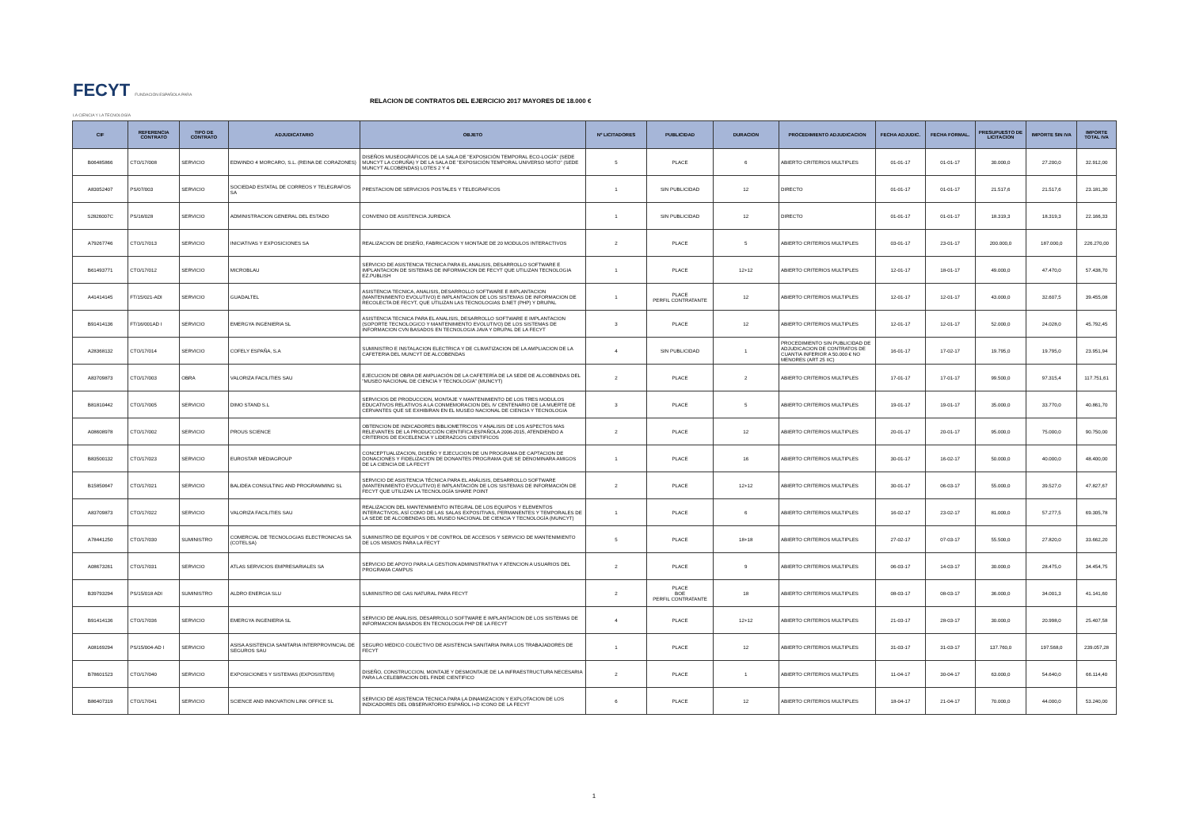FECYT FUNDACIÓN ESPAÑOLA PARA LA CIENCIA Y LA TECNOLOGÍA
RELACION DE CONTRATOS DEL EJERCICIO 2017 MAYORES DE 18.000 €
| CIF | REFERENCIA CONTRATO | TIPO DE CONTRATO | ADJUDICATARIO | OBJETO | Nº LICITADORES | PUBLICIDAD | DURACION | PROCEDIMIENTO ADJUDICACION | FECHA ADJUDIC. | FECHA FORMAL. | PRESUPUESTO DE LICITACION | IMPORTE SIN IVA | IMPORTE TOTAL IVA |
| --- | --- | --- | --- | --- | --- | --- | --- | --- | --- | --- | --- | --- | --- |
| B06485866 | CTO/17/008 | SERVICIO | EDWINDO 4 MORCARO, S.L. (REINA DE CORAZONES) | DISEÑOS MUSEOGRÁFICOS DE LA SALA DE "EXPOSICIÓN TEMPORAL ECO-LOGÍA" (SEDE MUNCYT LA CORUÑA) Y DE LA SALA DE "EXPOSICIÓN TEMPORAL UNIVERSO MOTO" (SEDE MUNCYT ALCOBENDAS) LOTES 2 Y 4 | 5 | PLACE | 6 | ABIERTO CRITERIOS MULTIPLES | 01-01-17 | 01-01-17 | 30.000,0 | 27.200,0 | 32.912,00 |
| A83052407 | PS/07/003 | SERVICIO | SOCIEDAD ESTATAL DE CORREOS Y TELEGRAFOS SA | PRESTACION DE SERVICIOS POSTALES Y TELEGRAFICOS | 1 | SIN PUBLICIDAD | 12 | DIRECTO | 01-01-17 | 01-01-17 | 21.517,6 | 21.517,6 | 23.181,30 |
| S2826007C | PS/16/028 | SERVICIO | ADMINISTRACION GENERAL DEL ESTADO | CONVENIO DE ASISTENCIA JURIDICA | 1 | SIN PUBLICIDAD | 12 | DIRECTO | 01-01-17 | 01-01-17 | 18.319,3 | 18.319,3 | 22.166,33 |
| A79267746 | CTO/17/013 | SERVICIO | INICIATIVAS Y EXPOSICIONES SA | REALIZACION DE DISEÑO, FABRICACION Y MONTAJE DE 20 MODULOS INTERACTIVOS | 2 | PLACE | 5 | ABIERTO CRITERIOS MULTIPLES | 03-01-17 | 23-01-17 | 200.000,0 | 187.000,0 | 226.270,00 |
| B61493771 | CTO/17/012 | SERVICIO | MICROBLAU | SERVICIO DE ASISTENCIA TECNICA PARA EL ANALISIS, DESARROLLO SOFTWARE E IMPLANTACION DE SISTEMAS DE INFORMACION DE FECYT QUE UTILIZAN TECNOLOGIA EZ.PUBLISH | 1 | PLACE | 12+12 | ABIERTO CRITERIOS MULTIPLES | 12-01-17 | 18-01-17 | 49.000,0 | 47.470,0 | 57.438,70 |
| A41414145 | FT/15/021-ADI | SERVICIO | GUADALTEL | ASISTENCIA TECNICA, ANALISIS, DESARROLLO SOFTWARE E IMPLANTACION (MANTENIMIENTO EVOLUTIVO) E IMPLANTACION DE LOS SISTEMAS DE INFORMACION DE RECOLECTA DE FECYT, QUE UTILIZAN LAS TECNOLOGIAS D.NET (PHP) Y DRUPAL | 1 | PLACE PERFIL CONTRATANTE | 12 | ABIERTO CRITERIOS MULTIPLES | 12-01-17 | 12-01-17 | 43.000,0 | 32.607,5 | 39.455,08 |
| B91414136 | FT/16/001AD I | SERVICIO | EMERGYA INGENIERIA SL | ASISTENCIA TECNICA PARA EL ANALISIS, DESARROLLO SOFTWARE E IMPLANTACION (SOPORTE TECNOLOGICO Y MANTENIMIENTO EVOLUTIVO) DE LOS SISTEMAS DE INFORMACION CVN BASADOS EN TECNOLOGIA JAVA Y DRUPAL DE LA FECYT | 3 | PLACE | 12 | ABIERTO CRITERIOS MULTIPLES | 12-01-17 | 12-01-17 | 52.000,0 | 24.028,0 | 45.792,45 |
| A28368132 | CTO/17/014 | SERVICIO | COFELY ESPAÑA, S.A | SUMINISTRO E INSTALACION ELECTRICA Y DE CLIMATIZACION DE LA AMPLIACION DE LA CAFETERIA DEL MUNCYT DE ALCOBENDAS | 4 | SIN PUBLICIDAD | 1 | PROCEDIMIENTO SIN PUBLICIDAD DE ADJUDICACION DE CONTRATOS DE CUANTIA INFERIOR A 50.000 € NO MENORES (ART 25 IIC) | 16-01-17 | 17-02-17 | 19.795,0 | 19.795,0 | 23.951,94 |
| A83709873 | CTO/17/003 | OBRA | VALORIZA FACILITIES SAU | EJECUCION DE OBRA DE AMPLIACIÓN DE LA CAFETERÍA DE LA SEDE DE ALCOBENDAS DEL "MUSEO NACIONAL DE CIENCIA Y TECNOLOGIA" (MUNCYT) | 2 | PLACE | 2 | ABIERTO CRITERIOS MULTIPLES | 17-01-17 | 17-01-17 | 99.500,0 | 97.315,4 | 117.751,61 |
| B81810442 | CTO/17/005 | SERVICIO | DIMO STAND S.L | SERVICIOS DE PRODUCCION, MONTAJE Y MANTENIMIENTO DE LOS TRES MODULOS EDUCATIVOS RELATIVOS A LA CONMEMORACION DEL IV CENTENARIO DE LA MUERTE DE CERVANTES QUE SE EXHIBIRAN EN EL MUSEO NACIONAL DE CIENCIA Y TECNOLOGIA | 3 | PLACE | 5 | ABIERTO CRITERIOS MULTIPLES | 19-01-17 | 19-01-17 | 35.000,0 | 33.770,0 | 40.861,70 |
| A08608978 | CTO/17/002 | SERVICIO | PROUS SCIENCE | OBTENCION DE INDICADORES BIBLIOMETRICOS Y ANALISIS DE LOS ASPECTOS MAS RELEVANTES DE LA PRODUCCIÓN CIENTIFICA ESPAÑOLA 2006-2015, ATENDIENDO A CRITERIOS DE EXCELENCIA Y LIDERAZGOS CIENTIFICOS | 2 | PLACE | 12 | ABIERTO CRITERIOS MULTIPLES | 20-01-17 | 20-01-17 | 95.000,0 | 75.000,0 | 90.750,00 |
| B83500132 | CTO/17/023 | SERVICIO | EUROSTAR MEDIAGROUP | CONCEPTUALIZACION, DISEÑO Y EJECUCION DE UN PROGRAMA DE CAPTACION DE DONACIONES Y FIDELIZACION DE DONANTES PROGRAMA QUE SE DENOMINARA AMIGOS DE LA CIENCIA DE LA FECYT | 1 | PLACE | 16 | ABIERTO CRITERIOS MULTIPLES | 30-01-17 | 16-02-17 | 50.000,0 | 40.000,0 | 48.400,00 |
| B15850647 | CTO/17/021 | SERVICIO | BALIDEA CONSULTING AND PROGRAMMING SL | SERVICIO DE ASISTENCIA TÉCNICA PARA EL ANÁLISIS, DESARROLLO SOFTWARE (MANTENIMIENTO EVOLUTIVO) E IMPLANTACIÓN DE LOS SISTEMAS DE INFORMACIÓN DE FECYT QUE UTILIZAN LA TECNOLOGÍA SHARE POINT | 2 | PLACE | 12+12 | ABIERTO CRITERIOS MULTIPLES | 30-01-17 | 06-03-17 | 55.000,0 | 39.527,0 | 47.827,67 |
| A83709873 | CTO/17/022 | SERVICIO | VALORIZA FACILITIES SAU | REALIZACION DEL MANTENIMIENTO INTEGRAL DE LOS EQUIPOS Y ELEMENTOS INTERACTIVOS, ASÍ COMO DE LAS SALAS EXPOSITIVAS, PERMANENTES Y TEMPORALES DE LA SEDE DE ALCOBENDAS DEL MUSEO NACIONAL DE CIENCIA Y TECNOLOGÍA (MUNCYT) | 1 | PLACE | 6 | ABIERTO CRITERIOS MULTIPLES | 16-02-17 | 23-02-17 | 81.000,0 | 57.277,5 | 69.305,78 |
| A78441250 | CTO/17/030 | SUMINISTRO | COMERCIAL DE TECNOLOGIAS ELECTRONICAS SA (COTELSA) | SUMINISTRO DE EQUIPOS Y DE CONTROL DE ACCESOS Y SERVICIO DE MANTENIMIENTO DE LOS MISMOS PARA LA FECYT | 5 | PLACE | 18+18 | ABIERTO CRITERIOS MULTIPLES | 27-02-17 | 07-03-17 | 55.500,0 | 27.820,0 | 33.662,20 |
| A08673261 | CTO/17/031 | SERVICIO | ATLAS SERVICIOS EMPRESARIALES SA | SERVICIO DE APOYO PARA LA GESTION ADMINISTRATIVA Y ATENCION A USUARIOS DEL PROGRAMA CAMPUS | 2 | PLACE | 9 | ABIERTO CRITERIOS MULTIPLES | 06-03-17 | 14-03-17 | 30.000,0 | 28.475,0 | 34.454,75 |
| B39793294 | PS/15/018 ADI | SUMINISTRO | ALDRO ENERGIA SLU | SUMINISTRO DE GAS NATURAL PARA FECYT | 2 | PLACE BOE PERFIL CONTRATANTE | 18 | ABIERTO CRITERIOS MULTIPLES | 08-03-17 | 08-03-17 | 36.000,0 | 34.001,3 | 41.141,60 |
| B91414136 | CTO/17/036 | SERVICIO | EMERGYA INGENIERIA SL | SERVICIO DE ANALISIS, DESARROLLO SOFTWARE E IMPLANTACION DE LOS SISTEMAS DE INFORMACION BASADOS EN TECNOLOGIA PHP DE LA FECYT | 4 | PLACE | 12+12 | ABIERTO CRITERIOS MULTIPLES | 21-03-17 | 28-03-17 | 30.000,0 | 20.998,0 | 25.407,58 |
| A08169294 | PS/15/004-AD I | SERVICIO | ASISA ASISTENCIA SANITARIA INTERPROVINCIAL DE SEGUROS SAU | SEGURO MEDICO COLECTIVO DE ASISTENCIA SANITARIA PARA LOS TRABAJADORES DE FECYT | 1 | PLACE | 12 | ABIERTO CRITERIOS MULTIPLES | 31-03-17 | 31-03-17 | 137.760,0 | 197.568,0 | 239.057,28 |
| B78601523 | CTO/17/040 | SERVICIO | EXPOSICIONES Y SISTEMAS (EXPOSISTEM) | DISEÑO, CONSTRUCCION, MONTAJE Y DESMONTAJE DE LA INFRAESTRUCTURA NECESARIA PARA LA CELEBRACION DEL FINDE CIENTIFICO | 2 | PLACE | 1 | ABIERTO CRITERIOS MULTIPLES | 11-04-17 | 30-04-17 | 63.000,0 | 54.640,0 | 66.114,40 |
| B86407319 | CTO/17/041 | SERVICIO | SCIENCE AND INNOVATION LINK OFFICE SL | SERVICIO DE ASISTENCIA TECNICA PARA LA DINAMIZACION Y EXPLOTACION DE LOS INDICADORES DEL OBSERVATORIO ESPAÑOL I+D ICONO DE LA FECYT | 6 | PLACE | 12 | ABIERTO CRITERIOS MULTIPLES | 18-04-17 | 21-04-17 | 70.000,0 | 44.000,0 | 53.240,00 |
1